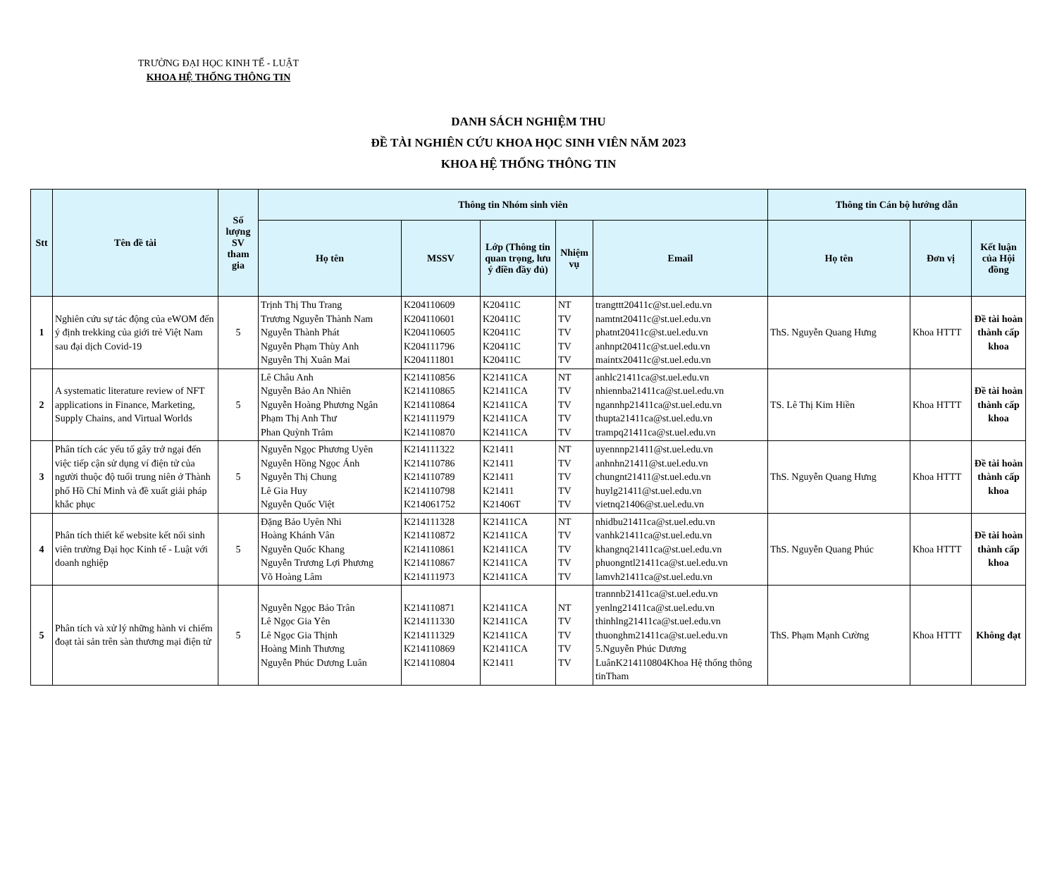TRƯỜNG ĐẠI HỌC KINH TẾ - LUẬT
KHOA HỆ THỐNG THÔNG TIN
DANH SÁCH NGHIỆM THU
ĐỀ TÀI NGHIÊN CỨU KHOA HỌC SINH VIÊN NĂM 2023
KHOA HỆ THỐNG THÔNG TIN
| Stt | Tên đề tài | Số lượng SV tham gia | Thông tin Nhóm sinh viên | | | | | Thông tin Cán bộ hướng dẫn | | |
| --- | --- | --- | --- | --- | --- | --- | --- | --- | --- | --- |
| | | | Họ tên | MSSV | Lớp (Thông tin quan trọng, lưu ý điền đầy đủ) | Nhiệm vụ | Email | Họ tên | Đơn vị | Kết luận của Hội đồng |
| 1 | Nghiên cứu sự tác động của eWOM đến ý định trekking của giới trẻ Việt Nam sau đại dịch Covid-19 | 5 | Trịnh Thị Thu Trang Trương Nguyễn Thành Nam Nguyễn Thành Phát Nguyễn Phạm Thùy Anh Nguyễn Thị Xuân Mai | K204110609 K204110601 K204110605 K204111796 K204111801 | K20411C K20411C K20411C K20411C K20411C | NT TV TV TV TV | trangttt20411c@st.uel.edu.vn namtnt20411c@st.uel.edu.vn phatnt20411c@st.uel.edu.vn anhnpt20411c@st.uel.edu.vn maintx20411c@st.uel.edu.vn | ThS. Nguyễn Quang Hưng | Khoa HTTT | Đề tài hoàn thành cấp khoa |
| 2 | A systematic literature review of NFT applications in Finance, Marketing, Supply Chains, and Virtual Worlds | 5 | Lê Châu Anh Nguyễn Bảo An Nhiên Nguyễn Hoàng Phương Ngân Phạm Thị Anh Thư Phan Quỳnh Trâm | K214110856 K214110865 K214110864 K214111979 K214110870 | K21411CA K21411CA K21411CA K21411CA K21411CA | NT TV TV TV TV | anhlc21411ca@st.uel.edu.vn nhiennba21411ca@st.uel.edu.vn ngannhp21411ca@st.uel.edu.vn thupta21411ca@st.uel.edu.vn trampq21411ca@st.uel.edu.vn | TS. Lê Thị Kim Hiền | Khoa HTTT | Đề tài hoàn thành cấp khoa |
| 3 | Phân tích các yếu tố gây trở ngại đến việc tiếp cận sử dụng ví điện tử của người thuộc độ tuổi trung niên ở Thành phố Hồ Chí Minh và đề xuất giải pháp khắc phục | 5 | Nguyễn Ngọc Phương Uyên Nguyễn Hồng Ngọc Ánh Nguyễn Thị Chung Lê Gia Huy Nguyễn Quốc Việt | K214111322 K214110786 K214110789 K214110798 K214061752 | K21411 K21411 K21411 K21411 K21406T | NT TV TV TV TV | uyennnp21411@st.uel.edu.vn anhnhn21411@st.uel.edu.vn chungnt21411@st.uel.edu.vn huylg21411@st.uel.edu.vn vietnq21406@st.uel.edu.vn | ThS. Nguyễn Quang Hưng | Khoa HTTT | Đề tài hoàn thành cấp khoa |
| 4 | Phân tích thiết kế website kết nối sinh viên trường Đại học Kinh tế - Luật với doanh nghiệp | 5 | Đặng Bảo Uyên Nhi Hoàng Khánh Vân Nguyễn Quốc Khang Nguyễn Trương Lợi Phương Võ Hoàng Lâm | K214111328 K214110872 K214110861 K214110867 K214111973 | K21411CA K21411CA K21411CA K21411CA K21411CA | NT TV TV TV TV | nhidbu21411ca@st.uel.edu.vn vanhk21411ca@st.uel.edu.vn khangnq21411ca@st.uel.edu.vn phuongntl21411ca@st.uel.edu.vn lamvh21411ca@st.uel.edu.vn | ThS. Nguyễn Quang Phúc | Khoa HTTT | Đề tài hoàn thành cấp khoa |
| 5 | Phân tích và xử lý những hành vi chiếm đoạt tài sản trên sàn thương mại điện tử | 5 | Nguyễn Ngọc Bảo Trân Lê Ngọc Gia Yên Lê Ngọc Gia Thịnh Hoàng Minh Thương Nguyễn Phúc Dương Luân | K214110871 K214111330 K214111329 K214110869 K214110804 | K21411CA K21411CA K21411CA K21411CA K21411 | NT TV TV TV TV | trannnb21411ca@st.uel.edu.vn yenlng21411ca@st.uel.edu.vn thinhlng21411ca@st.uel.edu.vn thuonghm21411ca@st.uel.edu.vn 5.Nguyễn Phúc Dương LuânK214110804Khoa Hệ thống thông tinTham | ThS. Phạm Mạnh Cường | Khoa HTTT | Không đạt |